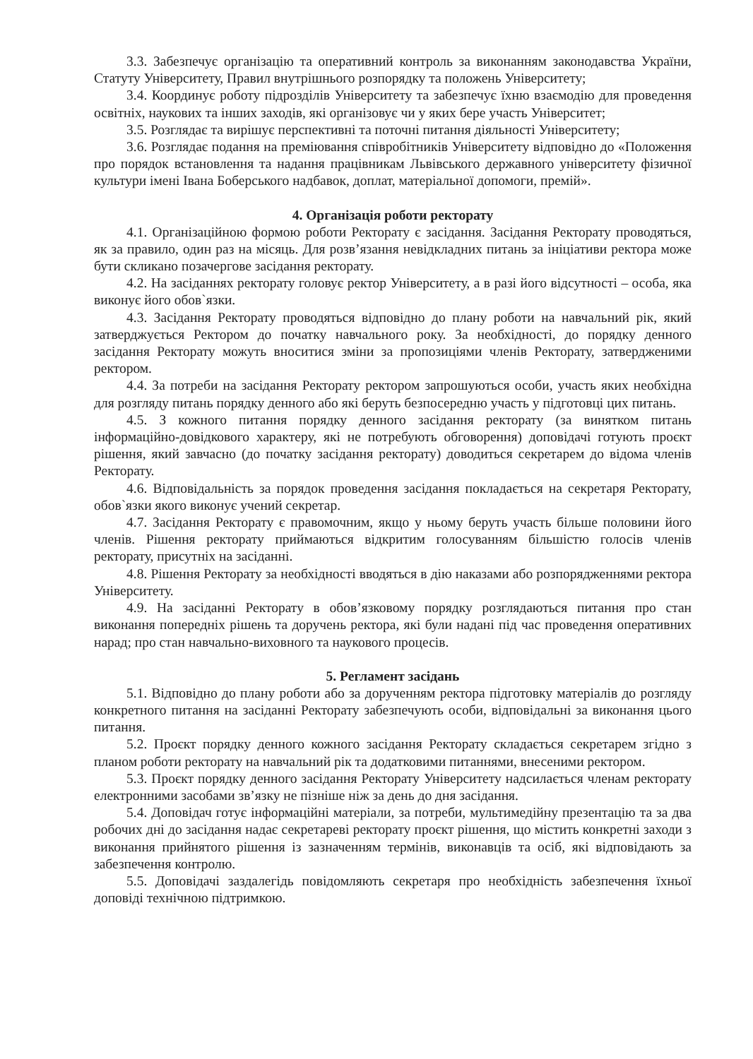3.3. Забезпечує організацію та оперативний контроль за виконанням законодавства України, Статуту Університету, Правил внутрішнього розпорядку та положень Університету;
3.4. Координує роботу підрозділів Університету та забезпечує їхню взаємодію для проведення освітніх, наукових та інших заходів, які організовує чи у яких бере участь Університет;
3.5. Розглядає та вирішує перспективні та поточні питання діяльності Університету;
3.6. Розглядає подання на преміювання співробітників Університету відповідно до «Положення про порядок встановлення та надання працівникам Львівського державного університету фізичної культури імені Івана Боберського надбавок, доплат, матеріальної допомоги, премій».
4. Організація роботи ректорату
4.1. Організаційною формою роботи Ректорату є засідання. Засідання Ректорату проводяться, як за правило, один раз на місяць. Для розв’язання невідкладних питань за ініціативи ректора може бути скликано позачергове засідання ректорату.
4.2. На засіданнях ректорату головує ректор Університету, а в разі його відсутності – особа, яка виконує його обов`язки.
4.3. Засідання Ректорату проводяться відповідно до плану роботи на навчальний рік, який затверджується Ректором до початку навчального року. За необхідності, до порядку денного засідання Ректорату можуть вноситися зміни за пропозиціями членів Ректорату, затвердженими ректором.
4.4. За потреби на засідання Ректорату ректором запрошуються особи, участь яких необхідна для розгляду питань порядку денного або які беруть безпосередню участь у підготовці цих питань.
4.5. З кожного питання порядку денного засідання ректорату (за винятком питань інформаційно-довідкового характеру, які не потребують обговорення) доповідачі готують проєкт рішення, який завчасно (до початку засідання ректорату) доводиться секретарем до відома членів Ректорату.
4.6. Відповідальність за порядок проведення засідання покладається на секретаря Ректорату, обов`язки якого виконує учений секретар.
4.7. Засідання Ректорату є правомочним, якщо у ньому беруть участь більше половини його членів. Рішення ректорату приймаються відкритим голосуванням більшістю голосів членів ректорату, присутніх на засіданні.
4.8. Рішення Ректорату за необхідності вводяться в дію наказами або розпорядженнями ректора Університету.
4.9. На засіданні Ректорату в обов’язковому порядку розглядаються питання про стан виконання попередніх рішень та доручень ректора, які були надані під час проведення оперативних нарад; про стан навчально-виховного та наукового процесів.
5. Регламент засідань
5.1. Відповідно до плану роботи або за дорученням ректора підготовку матеріалів до розгляду конкретного питання на засіданні Ректорату забезпечують особи, відповідальні за виконання цього питання.
5.2. Проєкт порядку денного кожного засідання Ректорату складається секретарем згідно з планом роботи ректорату на навчальний рік та додатковими питаннями, внесеними ректором.
5.3. Проєкт порядку денного засідання Ректорату Університету надсилається членам ректорату електронними засобами зв’язку не пізніше ніж за день до дня засідання.
5.4. Доповідач готує інформаційні матеріали, за потреби, мультимедійну презентацію та за два робочих дні до засідання надає секретареві ректорату проєкт рішення, що містить конкретні заходи з виконання прийнятого рішення із зазначенням термінів, виконавців та осіб, які відповідають за забезпечення контролю.
5.5. Доповідачі заздалегідь повідомляють секретаря про необхідність забезпечення їхньої доповіді технічною підтримкою.